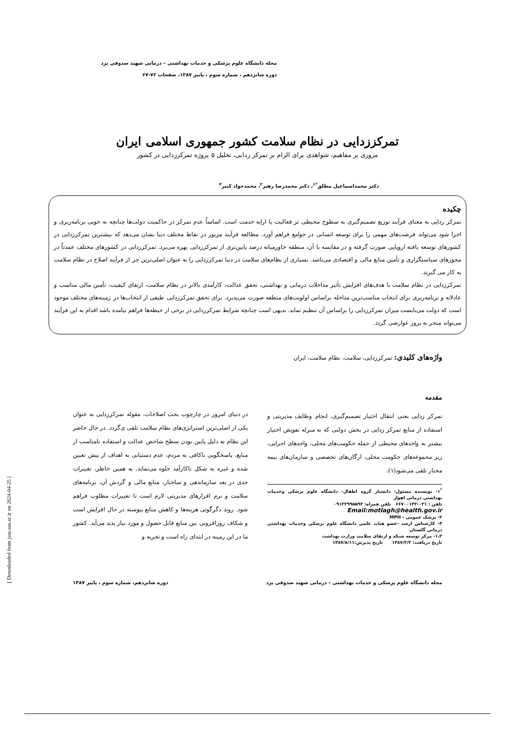مجله دانشگاه علوم پزشکی و خدمات بهداشتی – درمانی شهید صدوقی یزد
دوره شانزدهم ، شماره سوم ، پاییز ۱۳۸۷، صفحات ۷۲-۶۷
تمرکززدایی در نظام سلامت کشور جمهوری اسلامی ایران
مروری بر مفاهیم، شواهدی برای الزام بر تمرکز زدایی، تحلیل ۵ پروژه تمرکززدایی در کشور
دکتر محمداسماعیل مطلق<sup>*۱</sup>، دکتر محمدرضا رهبر<sup>۲</sup>، محمدجواد کبیر<sup>۳</sup>
چکیده
تمرکز زدایی به معنای فرآیند توزیع تصمیم‌گیری به سطوح محیطی تر فعالیت یا ارایه خدمت است. اساساً عدم تمرکز در حاکمیت دولت‌ها چنانچه به خوبی برنامه‌ریزی و اجرا شود می‌تواند فرصت‌های مهمی را برای توسعه انسانی در جوامع فراهم آورد. مطالعه فرآیند مزبور در نقاط مختلف دنیا نشان می‌دهد که بیشترین تمرکززدایی در کشورهای توسعه یافته اروپایی صورت گرفته و در مقایسه با آن، منطقه خاورمیانه درصد پایین‌تری از تمرکززدایی بهره می‌برد. تمرکززدایی در کشورهای مختلف عمدتاً در محورهای سیاستگزاری و تأمین منابع مالی و اقتصادی می‌باشد. بسیاری از نظام‌های سلامت در دنیا تمرکززدایی را به عنوان اصلی‌ترین جز از فرآیند اصلاح در نظام سلامت به کار می گیرند.
تمرکززدایی در نظام سلامت با هدف‌های افزایش تأثیر مداخلات درمانی و بهداشتی، تحقق عدالت، کارآمدی بالاتر در نظام سلامت، ارتقای کیفیت، تأمین مالی مناسب و عادلانه و برنامه‌ریزی برای انتخاب مناسب‌ترین مداخله براساس اولویت‌های منطقه صورت می‌پذیرد. برای تحقق تمرکززدایی طیفی از انتخاب‌ها در زمینه‌های مختلف موجود است که دولت می‌بایست میزان تمرکززدایی را براساس آن تنظیم نماید. بدیهی است چنانچه شرایط تمرکززدایی در برخی از حیطه‌ها فراهم نیامده باشد اقدام به این فرآیند می‌تواند منجر به بروز عوارضی گردد.
واژه‌های کلیدی: تمرکززدایی، سلامت، نظام سلامت، ایران
مقدمه
تمرکز زدایی یعنی انتقال اختیار تصمیم‌گیری، انجام وظایف مدیریتی و استفاده از منابع تمرکز زدایی در بخش دولتی که به منزله تفویض اختیار بیشتر به واحدهای محیطی از جمله حکومت‌های محلی، واحدهای اجرایی، زیر مجموعه‌های حکومت محلی، ارگان‌های تخصصی و سازمان‌های نیمه مختار تلقی می‌شود(۱).
<sup>*</sup> ۱- نویسنده مسئول: دانشیار گروه اطفال- دانشگاه علوم پزشکی وخدمات بهداشتی درمانی اهواز
تلفن : ۰۲۱-۶۶۷۰۰۱۴۲ تلفن همراه: ۰۹۱۲۲۹۹۵۵۹۲
Email:motlagh@health.gov.ir
۲- پزشک عمومی - MPH
۳- کارشناس ارشد -عضو هیات علمی دانشگاه علوم پزشکی وخدمات بهداشتی درمانی گلستان
۱،۲- مرکز توسعه شبکه و ارتقای سلامت وزارت بهداشت
تاریخ دریافت: ۱۳۸۷/۲/۲ تاریخ پذیرش:۱۳۸۷/۸/۱۱
در دنیای امروز در چارچوب بحث اصلاحات، مقوله تمرکززدایی به عنوان یکی از اصلی‌ترین استراتژی‌های نظام سلامت تلقی ی‌گردد. در حال حاضر این نظام به دلیل پایین بودن سطح شاخص عدالت و استفاده نامناسب از منابع، پاسخگویی ناکافی به مردم، عدم دستیابی به اهداف از پیش تعیین شده و غیره به شکل ناکارآمد جلوه می‌نماید. به همین خاطر، تغییرات جدی در بعد سازماندهی و ساختار، منابع مالی و گردش آن، برنامه‌های سلامت و نرم افزارهای مدیریتی لازم است تا تغییرات مطلوب فراهم شود. روند دگرگونی هزینه‌ها و کاهش منابع پیوسته در حال افزایش است و شکاف روزافزونی بین منابع قابل حصول و مورد نیاز پدید می‌آید. کشور ما در این زمینه در ابتدای راه است و تجربه و
مجله دانشگاه علوم پزشکی و خدمات بهداشتی – درمانی شهید صدوقی یزد دوره شانزدهم، شماره سوم ، پاییز ۱۳۸۷
[ Downloaded from jssu.ssu.ac.ir on 2024-04-25 ]